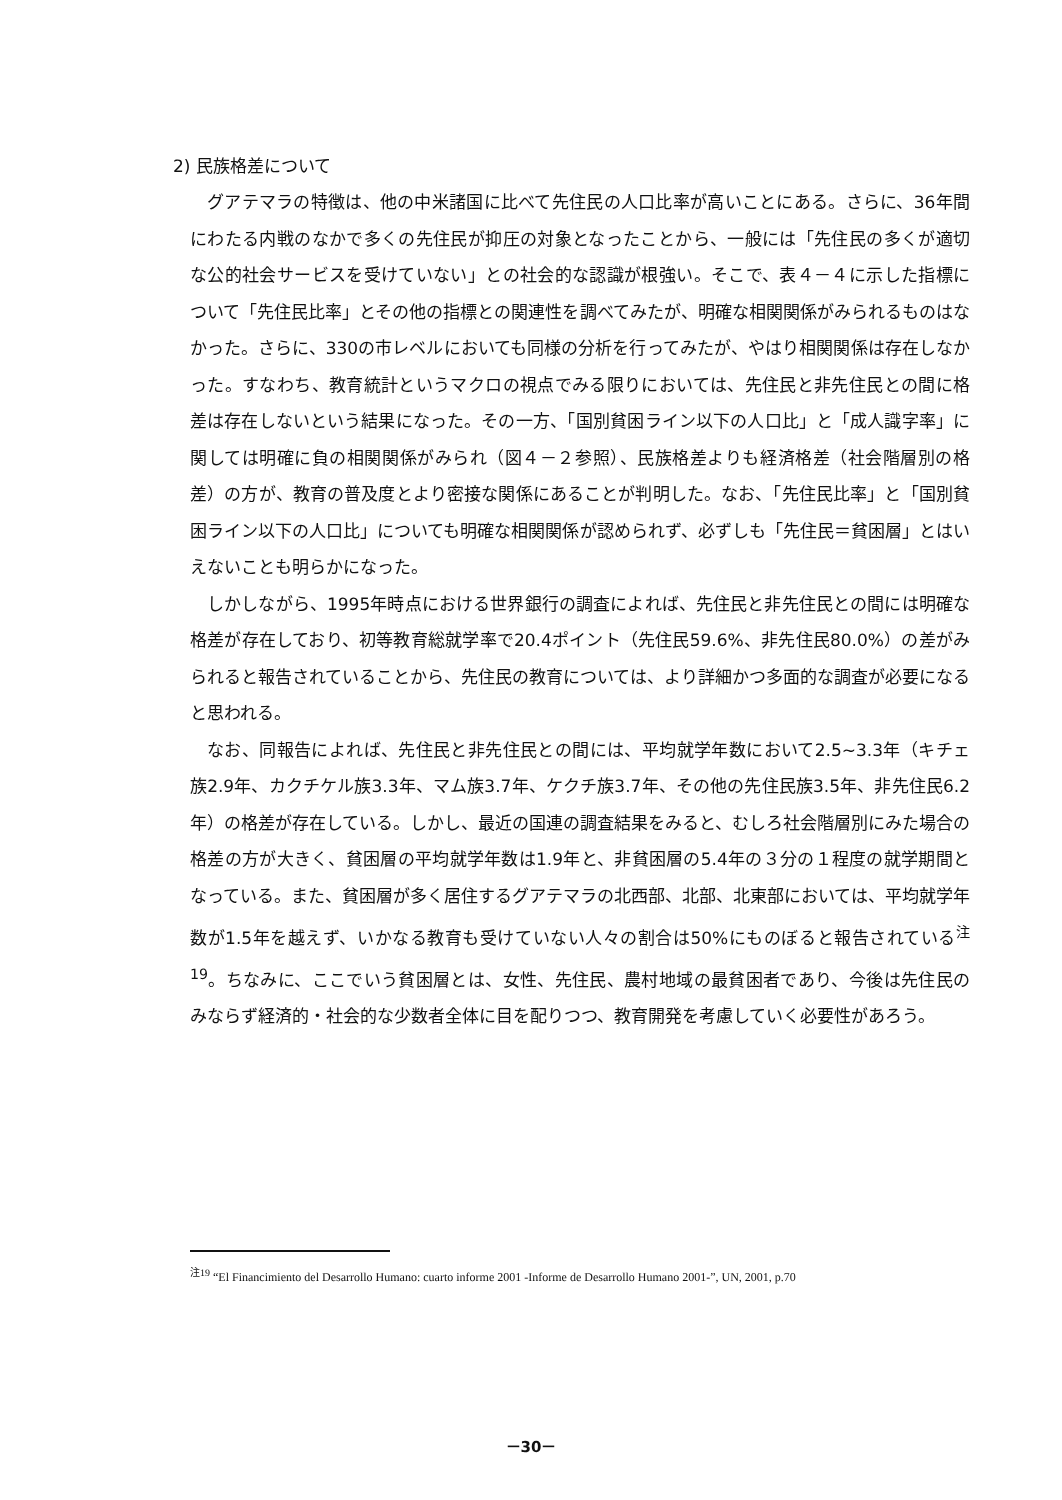2) 民族格差について
グアテマラの特徴は、他の中米諸国に比べて先住民の人口比率が高いことにある。さらに、36年間にわたる内戦のなかで多くの先住民が抑圧の対象となったことから、一般には「先住民の多くが適切な公的社会サービスを受けていない」との社会的な認識が根強い。そこで、表４－４に示した指標について「先住民比率」とその他の指標との関連性を調べてみたが、明確な相関関係がみられるものはなかった。さらに、330の市レベルにおいても同様の分析を行ってみたが、やはり相関関係は存在しなかった。すなわち、教育統計というマクロの視点でみる限りにおいては、先住民と非先住民との間に格差は存在しないという結果になった。その一方、「国別貧困ライン以下の人口比」と「成人識字率」に関しては明確に負の相関関係がみられ（図４－２参照）、民族格差よりも経済格差（社会階層別の格差）の方が、教育の普及度とより密接な関係にあることが判明した。なお、「先住民比率」と「国別貧困ライン以下の人口比」についても明確な相関関係が認められず、必ずしも「先住民＝貧困層」とはいえないことも明らかになった。
しかしながら、1995年時点における世界銀行の調査によれば、先住民と非先住民との間には明確な格差が存在しており、初等教育総就学率で20.4ポイント（先住民59.6%、非先住民80.0%）の差がみられると報告されていることから、先住民の教育については、より詳細かつ多面的な調査が必要になると思われる。
なお、同報告によれば、先住民と非先住民との間には、平均就学年数において2.5~3.3年（キチェ族2.9年、カクチケル族3.3年、マム族3.7年、ケクチ族3.7年、その他の先住民族3.5年、非先住民6.2年）の格差が存在している。しかし、最近の国連の調査結果をみると、むしろ社会階層別にみた場合の格差の方が大きく、貧困層の平均就学年数は1.9年と、非貧困層の5.4年の３分の１程度の就学期間となっている。また、貧困層が多く居住するグアテマラの北西部、北部、北東部においては、平均就学年数が1.5年を越えず、いかなる教育も受けていない人々の割合は50%にものぼると報告されている<sup>注19</sup>。ちなみに、ここでいう貧困層とは、女性、先住民、農村地域の最貧困者であり、今後は先住民のみならず経済的・社会的な少数者全体に目を配りつつ、教育開発を考慮していく必要性があろう。
<sup>注19</sup> “El Financimiento del Desarrollo Humano: cuarto informe 2001 -Informe de Desarrollo Humano 2001-”, UN, 2001, p.70
－30－